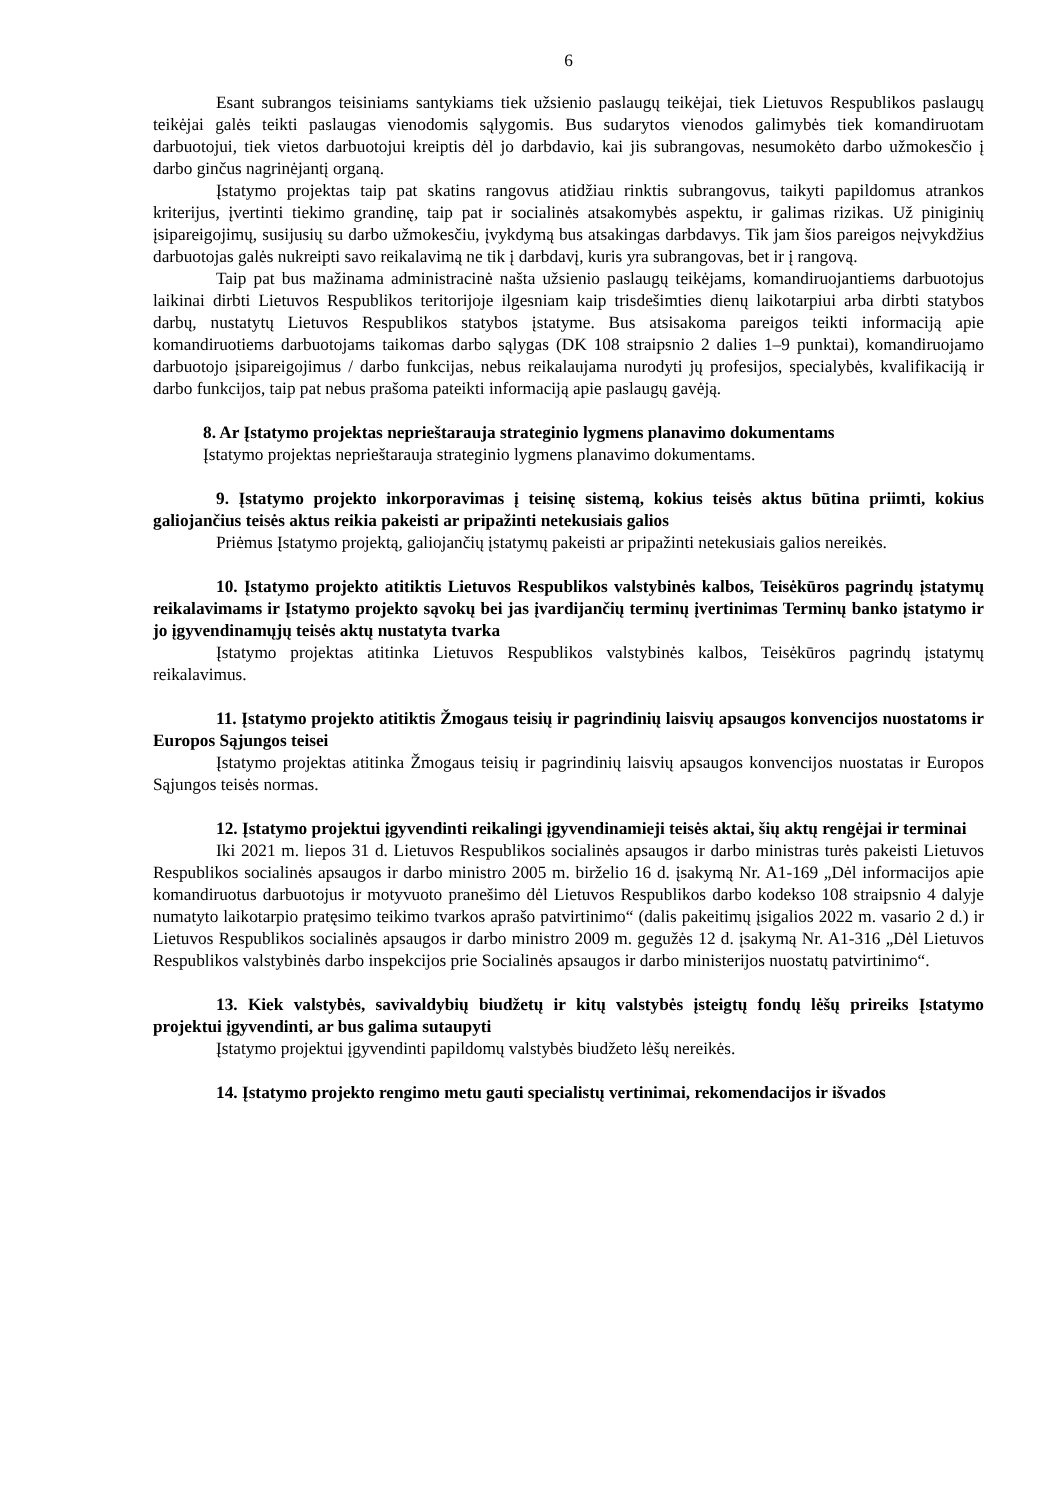6
Esant subrangos teisiniams santykiams tiek užsienio paslaugų teikėjai, tiek Lietuvos Respublikos paslaugų teikėjai galės teikti paslaugas vienodomis sąlygomis. Bus sudarytos vienodos galimybės tiek komandiruotam darbuotojui, tiek vietos darbuotojui kreiptis dėl jo darbdavio, kai jis subrangovas, nesumokėto darbo užmokesčio į darbo ginčus nagrinėjantį organą.
Įstatymo projektas taip pat skatins rangovus atidžiau rinktis subrangovus, taikyti papildomus atrankos kriterijus, įvertinti tiekimo grandinę, taip pat ir socialinės atsakomybės aspektu, ir galimas rizikas. Už piniginių įsipareigojimų, susijusių su darbo užmokesčiu, įvykdymą bus atsakingas darbdavys. Tik jam šios pareigos neįvykdžius darbuotojas galės nukreipti savo reikalavimą ne tik į darbdavį, kuris yra subrangovas, bet ir į rangovą.
Taip pat bus mažinama administracinė našta užsienio paslaugų teikėjams, komandiruojantiems darbuotojus laikinai dirbti Lietuvos Respublikos teritorijoje ilgesniam kaip trisdešimties dienų laikotarpiui arba dirbti statybos darbų, nustatytų Lietuvos Respublikos statybos įstatyme. Bus atsisakoma pareigos teikti informaciją apie komandiruotiems darbuotojams taikomas darbo sąlygas (DK 108 straipsnio 2 dalies 1–9 punktai), komandiruojamo darbuotojo įsipareigojimus / darbo funkcijas, nebus reikalaujama nurodyti jų profesijos, specialybės, kvalifikaciją ir darbo funkcijos, taip pat nebus prašoma pateikti informaciją apie paslaugų gavėją.
8. Ar Įstatymo projektas neprieštarauja strateginio lygmens planavimo dokumentams
Įstatymo projektas neprieštarauja strateginio lygmens planavimo dokumentams.
9. Įstatymo projekto inkorporavimas į teisinę sistemą, kokius teisės aktus būtina priimti, kokius galiojančius teisės aktus reikia pakeisti ar pripažinti netekusiais galios
Priėmus Įstatymo projektą, galiojančių įstatymų pakeisti ar pripažinti netekusiais galios nereikės.
10. Įstatymo projekto atitiktis Lietuvos Respublikos valstybinės kalbos, Teisėkūros pagrindų įstatymų reikalavimams ir Įstatymo projekto sąvokų bei jas įvardijančių terminų įvertinimas Terminų banko įstatymo ir jo įgyvendinamųjų teisės aktų nustatyta tvarka
Įstatymo projektas atitinka Lietuvos Respublikos valstybinės kalbos, Teisėkūros pagrindų įstatymų reikalavimus.
11. Įstatymo projekto atitiktis Žmogaus teisių ir pagrindinių laisvių apsaugos konvencijos nuostatoms ir Europos Sąjungos teisei
Įstatymo projektas atitinka Žmogaus teisių ir pagrindinių laisvių apsaugos konvencijos nuostatas ir Europos Sąjungos teisės normas.
12. Įstatymo projektui įgyvendinti reikalingi įgyvendinamieji teisės aktai, šių aktų rengėjai ir terminai
Iki 2021 m. liepos 31 d. Lietuvos Respublikos socialinės apsaugos ir darbo ministras turės pakeisti Lietuvos Respublikos socialinės apsaugos ir darbo ministro 2005 m. birželio 16 d. įsakymą Nr. A1-169 „Dėl informacijos apie komandiruotus darbuotojus ir motyvuoto pranešimo dėl Lietuvos Respublikos darbo kodekso 108 straipsnio 4 dalyje numatyto laikotarpio pratęsimo teikimo tvarkos aprašo patvirtinimo“ (dalis pakeitimų įsigalios 2022 m. vasario 2 d.) ir Lietuvos Respublikos socialinės apsaugos ir darbo ministro 2009 m. gegužės 12 d. įsakymą Nr. A1-316 „Dėl Lietuvos Respublikos valstybinės darbo inspekcijos prie Socialinės apsaugos ir darbo ministerijos nuostatų patvirtinimo“.
13. Kiek valstybės, savivaldybių biudžetų ir kitų valstybės įsteigtų fondų lėšų prireiks Įstatymo projektui įgyvendinti, ar bus galima sutaupyti
Įstatymo projektui įgyvendinti papildomų valstybės biudžeto lėšų nereikės.
14. Įstatymo projekto rengimo metu gauti specialistų vertinimai, rekomendacijos ir išvados